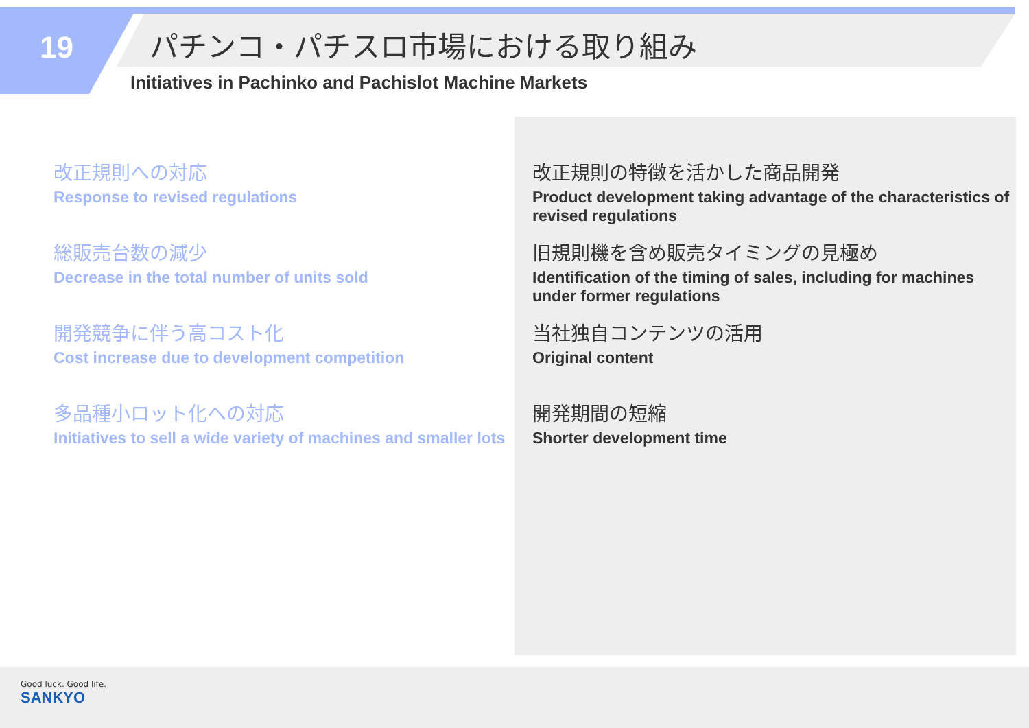19
パチンコ・パチスロ市場における取り組み
Initiatives in Pachinko and Pachislot Machine Markets
改正規則への対応
Response to revised regulations
総販売台数の減少
Decrease in the total number of units sold
開発競争に伴う高コスト化
Cost increase due to development competition
多品種小ロット化への対応
Initiatives to sell a wide variety of machines and smaller lots
改正規則の特徴を活かした商品開発
Product development taking advantage of the characteristics of revised regulations
旧規則機を含め販売タイミングの見極め
Identification of the timing of sales, including for machines under former regulations
当社独自コンテンツの活用
Original content
開発期間の短縮
Shorter development time
Good luck. Good life.
SANKYO